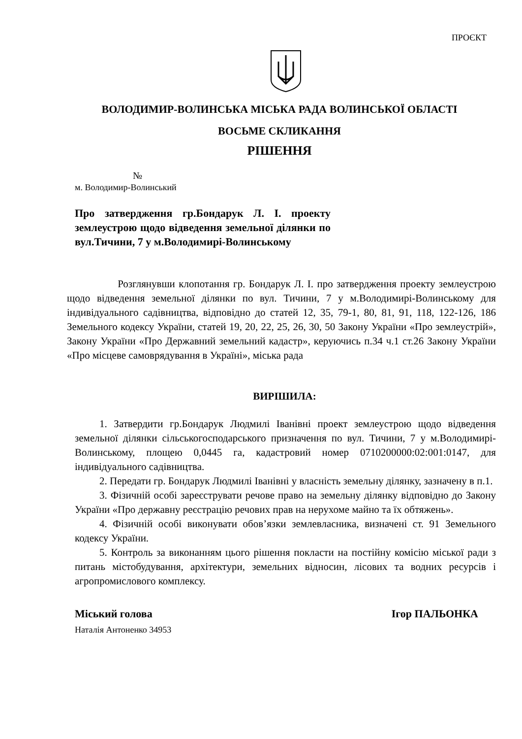ПРОЄКТ
ВОЛОДИМИР-ВОЛИНСЬКА МІСЬКА РАДА ВОЛИНСЬКОЇ ОБЛАСТІ
ВОСЬМЕ СКЛИКАННЯ
РІШЕННЯ
№
м. Володимир-Волинський
Про затвердження гр.Бондарук Л. І. проекту землеустрою щодо відведення земельної ділянки по вул.Тичини, 7 у м.Володимирі-Волинському
Розглянувши клопотання гр. Бондарук Л. І. про затвердження проекту землеустрою щодо відведення земельної ділянки по вул. Тичини, 7 у м.Володимирі-Волинському для індивідуального садівництва, відповідно до статей 12, 35, 79-1, 80, 81, 91, 118, 122-126, 186 Земельного кодексу України, статей 19, 20, 22, 25, 26, 30, 50 Закону України «Про землеустрій», Закону України «Про Державний земельний кадастр», керуючись п.34 ч.1 ст.26 Закону України «Про місцеве самоврядування в Україні», міська рада
ВИРІШИЛА:
1. Затвердити гр.Бондарук Людмилі Іванівні проект землеустрою щодо відведення земельної ділянки сільськогосподарського призначення по вул. Тичини, 7 у м.Володимирі-Волинському, площею 0,0445 га, кадастровий номер 0710200000:02:001:0147, для індивідуального садівництва.
2. Передати гр. Бондарук Людмилі Іванівні у власність земельну ділянку, зазначену в п.1.
3. Фізичній особі зареєструвати речове право на земельну ділянку відповідно до Закону України «Про державну реєстрацію речових прав на нерухоме майно та їх обтяжень».
4. Фізичній особі виконувати обов’язки землевласника, визначені ст. 91 Земельного кодексу України.
5. Контроль за виконанням цього рішення покласти на постійну комісію міської ради з питань містобудування, архітектури, земельних відносин, лісових та водних ресурсів і агропромислового комплексу.
Міський голова Ігор ПАЛЬОНКА
Наталія Антоненко 34953